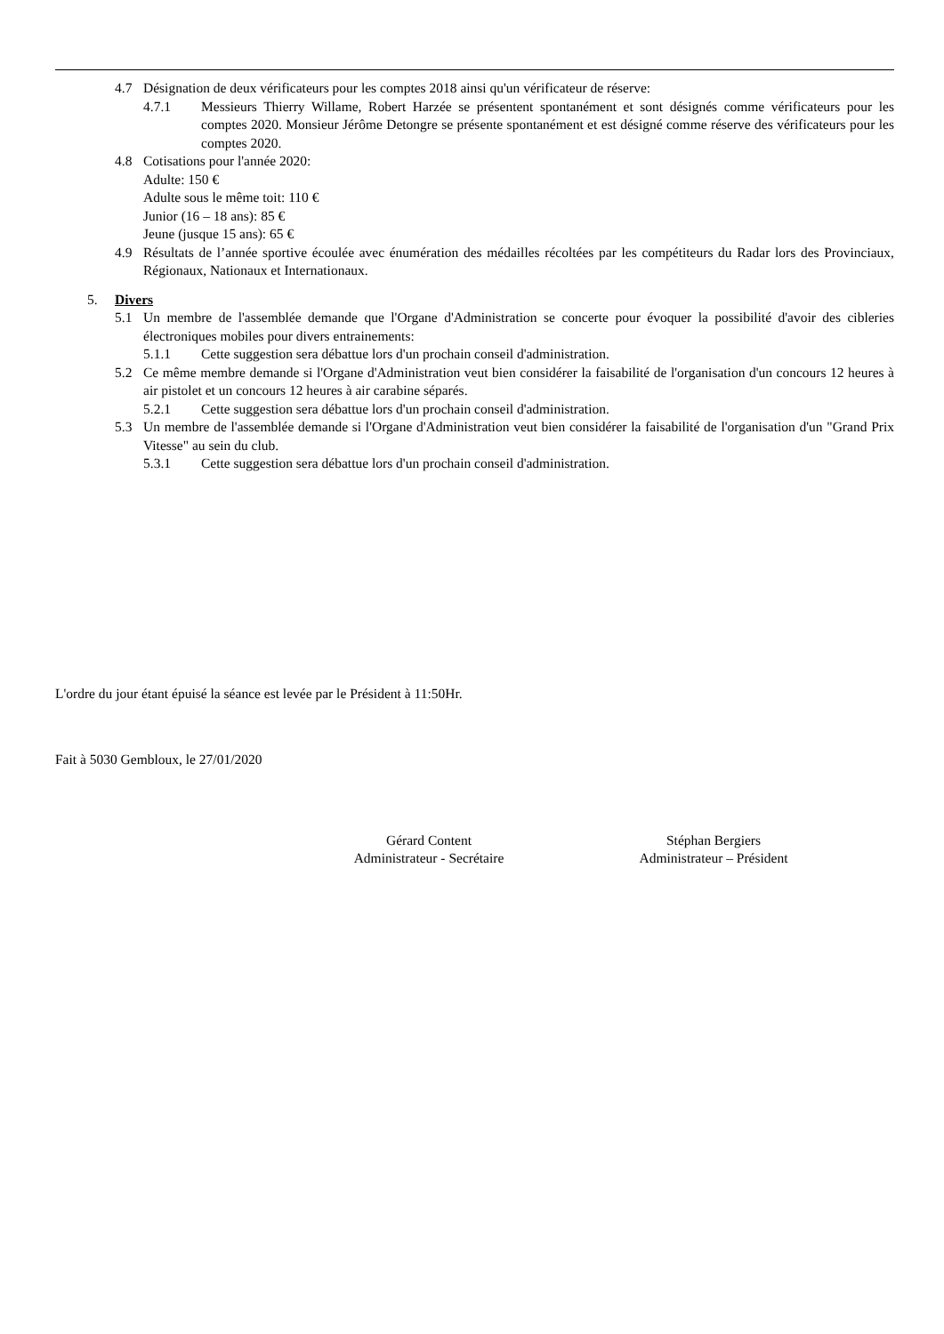4.7 Désignation de deux vérificateurs pour les comptes 2018 ainsi qu'un vérificateur de réserve:
4.7.1 Messieurs Thierry Willame, Robert Harzée se présentent spontanément et sont désignés comme vérificateurs pour les comptes 2020. Monsieur Jérôme Detongre se présente spontanément et est désigné comme réserve des vérificateurs pour les comptes 2020.
4.8 Cotisations pour l'année 2020:
Adulte: 150 €
Adulte sous le même toit: 110 €
Junior (16 – 18 ans): 85 €
Jeune (jusque 15 ans): 65 €
4.9 Résultats de l’année sportive écoulée avec énumération des médailles récoltées par les compétiteurs du Radar lors des Provinciaux, Régionaux, Nationaux et Internationaux.
5. Divers
5.1 Un membre de l'assemblée demande que l'Organe d'Administration se concerte pour évoquer la possibilité d'avoir des cibleries électroniques mobiles pour divers entrainements:
5.1.1 Cette suggestion sera débattue lors d'un prochain conseil d'administration.
5.2 Ce même membre demande si l'Organe d'Administration veut bien considérer la faisabilité de l'organisation d'un concours 12 heures à air pistolet et un concours 12 heures à air carabine séparés.
5.2.1 Cette suggestion sera débattue lors d'un prochain conseil d'administration.
5.3 Un membre de l'assemblée demande si l'Organe d'Administration veut bien considérer la faisabilité de l'organisation d'un "Grand Prix Vitesse" au sein du club.
5.3.1 Cette suggestion sera débattue lors d'un prochain conseil d'administration.
L'ordre du jour étant épuisé la séance est levée par le Président à 11:50Hr.
Fait à 5030 Gembloux, le 27/01/2020
Gérard Content
Administrateur - Secrétaire
Stéphan Bergiers
Administrateur – Président